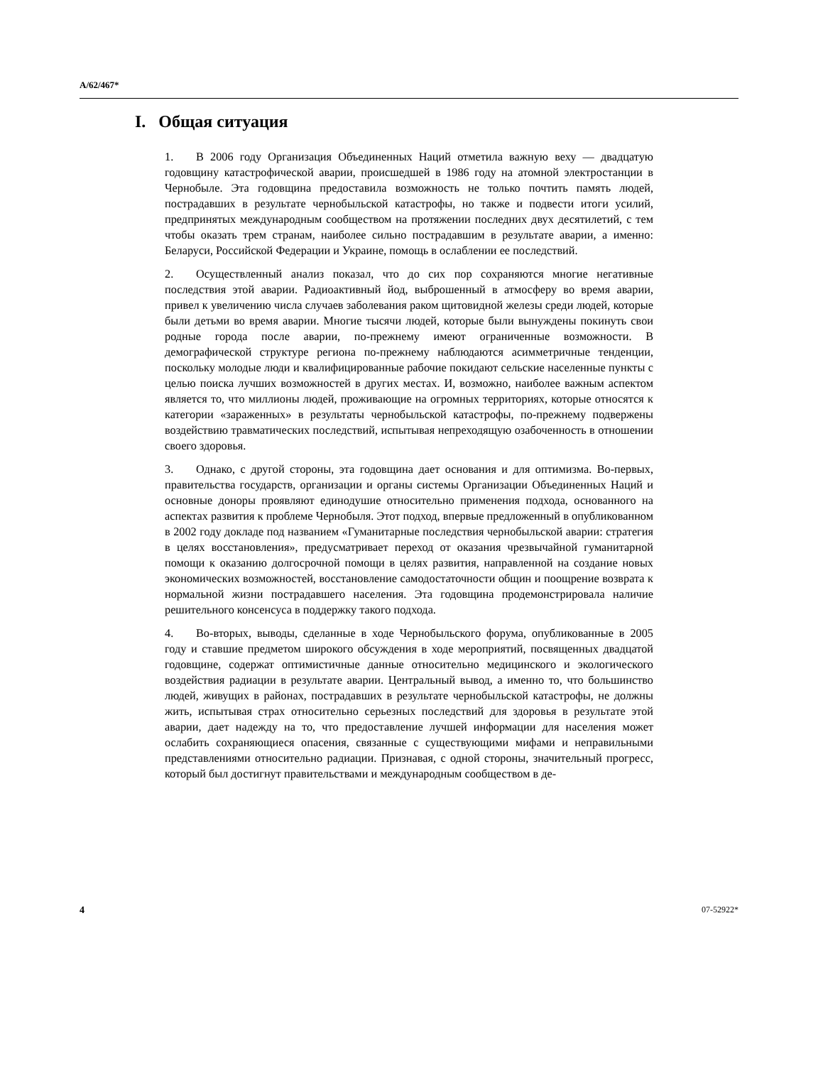A/62/467*
I. Общая ситуация
1. В 2006 году Организация Объединенных Наций отметила важную веху — двадцатую годовщину катастрофической аварии, происшедшей в 1986 году на атомной электростанции в Чернобыле. Эта годовщина предоставила возможность не только почтить память людей, пострадавших в результате чернобыльской катастрофы, но также и подвести итоги усилий, предпринятых международным сообществом на протяжении последних двух десятилетий, с тем чтобы оказать трем странам, наиболее сильно пострадавшим в результате аварии, а именно: Беларуси, Российской Федерации и Украине, помощь в ослаблении ее последствий.
2. Осуществленный анализ показал, что до сих пор сохраняются многие негативные последствия этой аварии. Радиоактивный йод, выброшенный в атмосферу во время аварии, привел к увеличению числа случаев заболевания раком щитовидной железы среди людей, которые были детьми во время аварии. Многие тысячи людей, которые были вынуждены покинуть свои родные города после аварии, по-прежнему имеют ограниченные возможности. В демографической структуре региона по-прежнему наблюдаются асимметричные тенденции, поскольку молодые люди и квалифицированные рабочие покидают сельские населенные пункты с целью поиска лучших возможностей в других местах. И, возможно, наиболее важным аспектом является то, что миллионы людей, проживающие на огромных территориях, которые относятся к категории «зараженных» в результаты чернобыльской катастрофы, по-прежнему подвержены воздействию травматических последствий, испытывая непреходящую озабоченность в отношении своего здоровья.
3. Однако, с другой стороны, эта годовщина дает основания и для оптимизма. Во-первых, правительства государств, организации и органы системы Организации Объединенных Наций и основные доноры проявляют единодушие относительно применения подхода, основанного на аспектах развития к проблеме Чернобыля. Этот подход, впервые предложенный в опубликованном в 2002 году докладе под названием «Гуманитарные последствия чернобыльской аварии: стратегия в целях восстановления», предусматривает переход от оказания чрезвычайной гуманитарной помощи к оказанию долгосрочной помощи в целях развития, направленной на создание новых экономических возможностей, восстановление самодостаточности общин и поощрение возврата к нормальной жизни пострадавшего населения. Эта годовщина продемонстрировала наличие решительного консенсуса в поддержку такого подхода.
4. Во-вторых, выводы, сделанные в ходе Чернобыльского форума, опубликованные в 2005 году и ставшие предметом широкого обсуждения в ходе мероприятий, посвященных двадцатой годовщине, содержат оптимистичные данные относительно медицинского и экологического воздействия радиации в результате аварии. Центральный вывод, а именно то, что большинство людей, живущих в районах, пострадавших в результате чернобыльской катастрофы, не должны жить, испытывая страх относительно серьезных последствий для здоровья в результате этой аварии, дает надежду на то, что предоставление лучшей информации для населения может ослабить сохраняющиеся опасения, связанные с существующими мифами и неправильными представлениями относительно радиации. Признавая, с одной стороны, значительный прогресс, который был достигнут правительствами и международным сообществом в де-
4 07-52922*